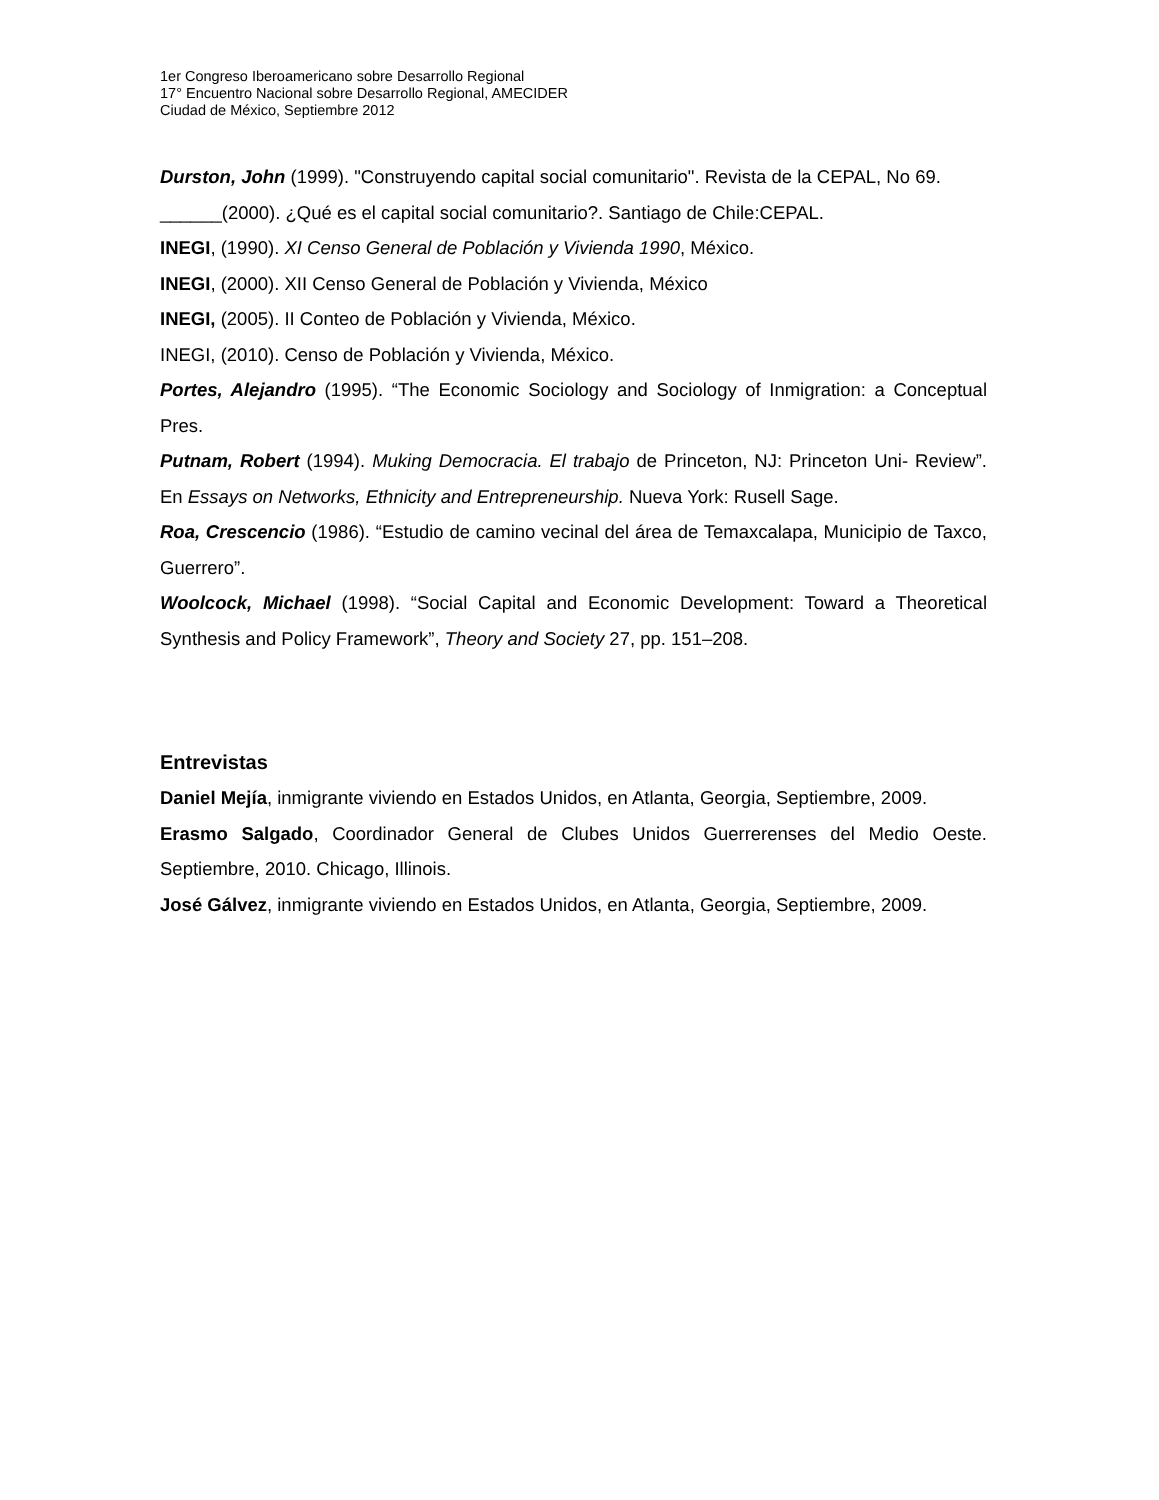1er Congreso Iberoamericano sobre Desarrollo Regional
17° Encuentro Nacional sobre Desarrollo Regional, AMECIDER
Ciudad de México, Septiembre 2012
Durston, John (1999). "Construyendo capital social comunitario". Revista de la CEPAL, No 69.
______(2000). ¿Qué es el capital social comunitario?. Santiago de Chile:CEPAL.
INEGI, (1990). XI Censo General de Población y Vivienda 1990, México.
INEGI, (2000). XII Censo General de Población y Vivienda, México
INEGI, (2005). II Conteo de Población y Vivienda, México.
INEGI, (2010). Censo de Población y Vivienda, México.
Portes, Alejandro (1995). “The Economic Sociology and Sociology of Inmigration: a Conceptual Pres.
Putnam, Robert (1994). Muking Democracia. El trabajo de Princeton, NJ: Princeton Uni- Review”. En Essays on Networks, Ethnicity and Entrepreneurship. Nueva York: Rusell Sage.
Roa, Crescencio (1986). “Estudio de camino vecinal del área de Temaxcalapa, Municipio de Taxco, Guerrero”.
Woolcock, Michael (1998). “Social Capital and Economic Development: Toward a Theoretical Synthesis and Policy Framework”, Theory and Society 27, pp. 151–208.
Entrevistas
Daniel Mejía, inmigrante viviendo en Estados Unidos, en Atlanta, Georgia, Septiembre, 2009.
Erasmo Salgado, Coordinador General de Clubes Unidos Guerrerenses del Medio Oeste. Septiembre, 2010. Chicago, Illinois.
José Gálvez, inmigrante viviendo en Estados Unidos, en Atlanta, Georgia, Septiembre, 2009.